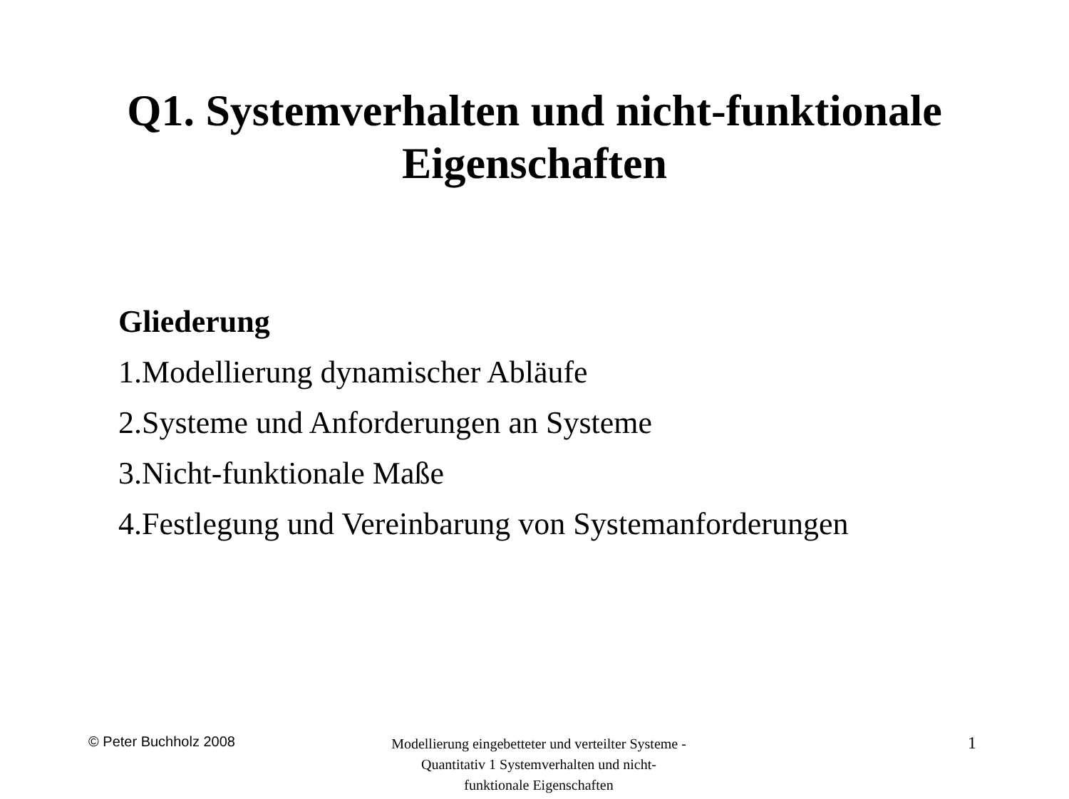Q1. Systemverhalten und nicht-funktionale
Eigenschaften
Gliederung
1.Modellierung dynamischer Abläufe
2.Systeme und Anforderungen an Systeme
3.Nicht-funktionale Maße
4.Festlegung und Vereinbarung von Systemanforderungen
© Peter Buchholz 2008
Modellierung eingebetteter und verteilter Systeme - Quantitativ 1 Systemverhalten und nicht-funktionale Eigenschaften
1